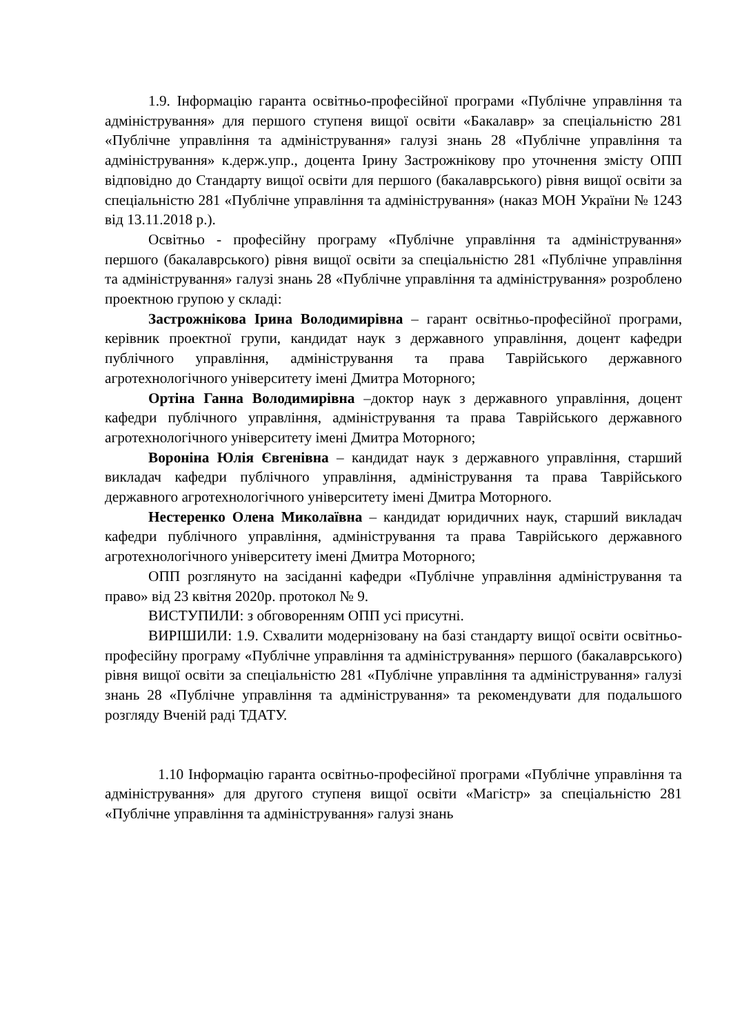1.9. Інформацію гаранта освітньо-професійної програми «Публічне управління та адміністрування» для першого ступеня вищої освіти «Бакалавр» за спеціальністю 281 «Публічне управління та адміністрування» галузі знань 28 «Публічне управління та адміністрування» к.держ.упр., доцента Ірину Застрожнікову про уточнення змісту ОПП відповідно до Стандарту вищої освіти для першого (бакалаврського) рівня вищої освіти за спеціальністю 281 «Публічне управління та адміністрування» (наказ МОН України № 1243 від 13.11.2018 р.).
Освітньо - професійну програму «Публічне управління та адміністрування» першого (бакалаврського) рівня вищої освіти за спеціальністю 281 «Публічне управління та адміністрування» галузі знань 28 «Публічне управління та адміністрування» розроблено проектною групою у складі:
Застрожнікова Ірина Володимирівна – гарант освітньо-професійної програми, керівник проектної групи, кандидат наук з державного управління, доцент кафедри публічного управління, адміністрування та права Таврійського державного агротехнологічного університету імені Дмитра Моторного;
Ортіна Ганна Володимирівна –доктор наук з державного управління, доцент кафедри публічного управління, адміністрування та права Таврійського державного агротехнологічного університету імені Дмитра Моторного;
Вороніна Юлія Євгенівна – кандидат наук з державного управління, старший викладач кафедри публічного управління, адміністрування та права Таврійського державного агротехнологічного університету імені Дмитра Моторного.
Нестеренко Олена Миколаївна – кандидат юридичних наук, старший викладач кафедри публічного управління, адміністрування та права Таврійського державного агротехнологічного університету імені Дмитра Моторного;
ОПП розглянуто на засіданні кафедри «Публічне управління адміністрування та право» від 23 квітня 2020р. протокол № 9.
ВИСТУПИЛИ: з обговоренням ОПП усі присутні.
ВИРІШИЛИ: 1.9. Схвалити модернізовану на базі стандарту вищої освіти освітньо-професійну програму «Публічне управління та адміністрування» першого (бакалаврського) рівня вищої освіти за спеціальністю 281 «Публічне управління та адміністрування» галузі знань 28 «Публічне управління та адміністрування» та рекомендувати для подальшого розгляду Вченій раді ТДАТУ.
1.10 Інформацію гаранта освітньо-професійної програми «Публічне управління та адміністрування» для другого ступеня вищої освіти «Магістр» за спеціальністю 281 «Публічне управління та адміністрування» галузі знань